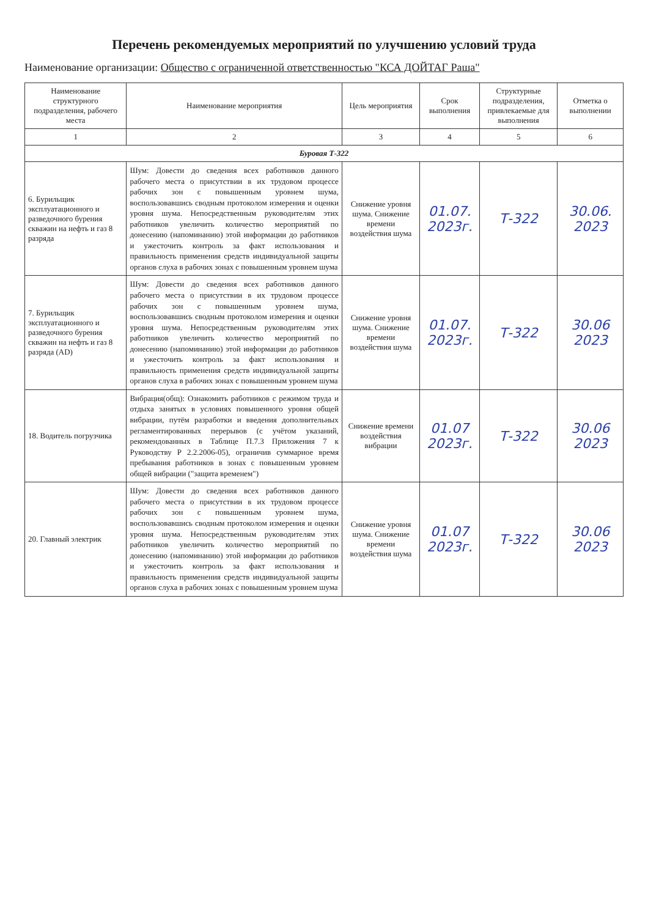Перечень рекомендуемых мероприятий по улучшению условий труда
Наименование организации: Общество с ограниченной ответственностью "КСА ДОЙТАГ Раша"
| Наименование структурного подразделения, рабочего места | Наименование мероприятия | Цель мероприятия | Срок выполнения | Структурные подразделения, привлекаемые для выполнения | Отметка о выполнении |
| --- | --- | --- | --- | --- | --- |
| 1 | 2 | 3 | 4 | 5 | 6 |
| Буровая Т-322 | | | | | |
| 6. Бурильщик эксплуатационного и разведочного бурения скважин на нефть и газ 8 разряда | Шум: Довести до сведения всех работников данного рабочего места о присутствии в их трудовом процессе рабочих зон с повышенным уровнем шума, воспользовавшись сводным протоколом измерения и оценки уровня шума. Непосредственным руководителям этих работников увеличить количество мероприятий по донесению (напоминанию) этой информации до работников и ужесточить контроль за факт использования и правильность применения средств индивидуальной защиты органов слуха в рабочих зонах с повышенным уровнем шума | Снижение уровня шума. Снижение времени воздействия шума | 01.07. 2023г. | Т-322 | 30.06. 2023 |
| 7. Бурильщик эксплуатационного и разведочного бурения скважин на нефть и газ 8 разряда (AD) | Шум: Довести до сведения всех работников данного рабочего места о присутствии в их трудовом процессе рабочих зон с повышенным уровнем шума, воспользовавшись сводным протоколом измерения и оценки уровня шума. Непосредственным руководителям этих работников увеличить количество мероприятий по донесению (напоминанию) этой информации до работников и ужесточить контроль за факт использования и правильность применения средств индивидуальной защиты органов слуха в рабочих зонах с повышенным уровнем шума | Снижение уровня шума. Снижение времени воздействия шума | 01.07. 2023г. | Т-322 | 30.06 2023 |
| 18. Водитель погрузчика | Вибрация(общ): Ознакомить работников с режимом труда и отдыха занятых в условиях повышенного уровня общей вибрации, путём разработки и введения дополнительных регламентированных перерывов (с учётом указаний, рекомендованных в Таблице П.7.3 Приложения 7 к Руководству Р 2.2.2006-05), ограничив суммарное время пребывания работников в зонах с повышенным уровнем общей вибрации ("защита временем") | Снижение времени воздействия вибрации | 01.07 2023г. | Т-322 | 30.06 2023 |
| 20. Главный электрик | Шум: Довести до сведения всех работников данного рабочего места о присутствии в их трудовом процессе рабочих зон с повышенным уровнем шума, воспользовавшись сводным протоколом измерения и оценки уровня шума. Непосредственным руководителям этих работников увеличить количество мероприятий по донесению (напоминанию) этой информации до работников и ужесточить контроль за факт использования и правильность применения средств индивидуальной защиты органов слуха в рабочих зонах с повышенным уровнем шума | Снижение уровня шума. Снижение времени воздействия шума | 01.07 2023г. | Т-322 | 30.06 2023 |